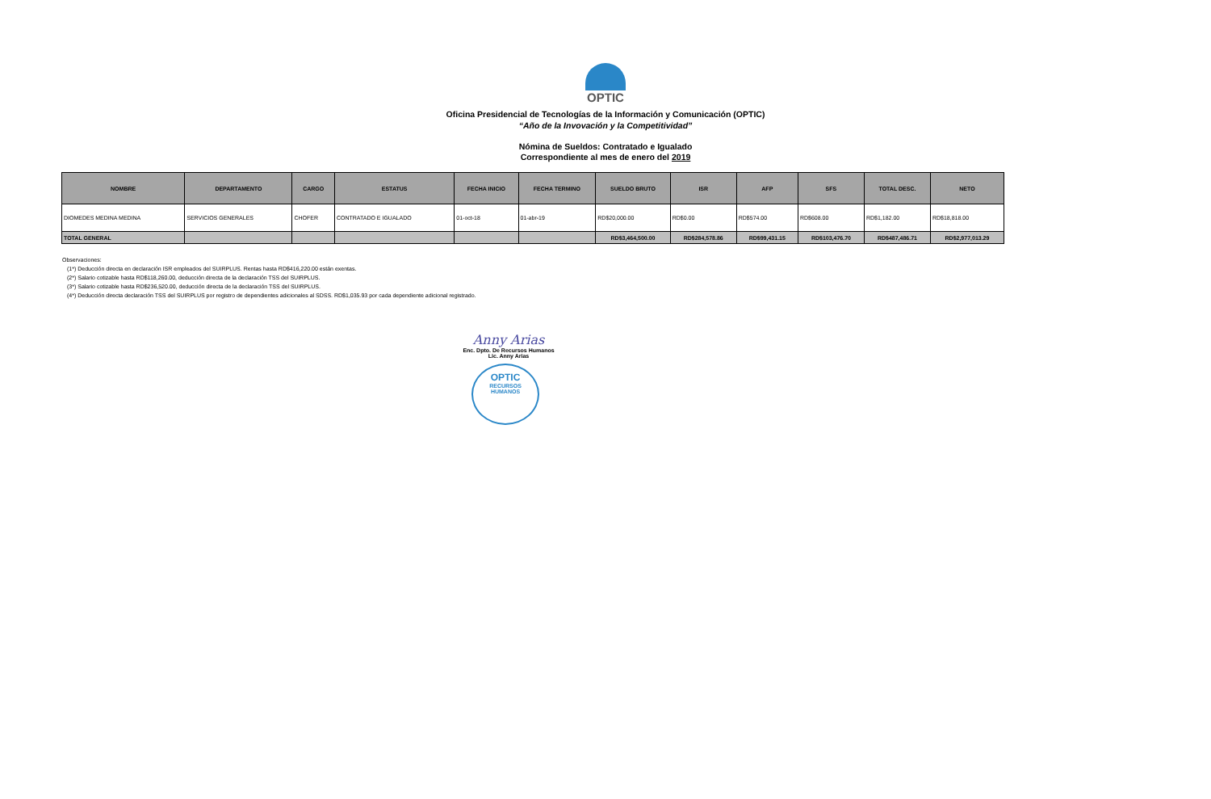OPTIC
Oficina Presidencial de Tecnologías de la Información y Comunicación (OPTIC)
“Año de la Invovación y la Competitividad”
Nómina de Sueldos: Contratado e Igualado
Correspondiente al mes de enero del 2019
| NOMBRE | DEPARTAMENTO | CARGO | ESTATUS | FECHA INICIO | FECHA TERMINO | SUELDO BRUTO | ISR | AFP | SFS | TOTAL DESC. | NETO |
| --- | --- | --- | --- | --- | --- | --- | --- | --- | --- | --- | --- |
| DIOMEDES MEDINA MEDINA | SERVICIOS GENERALES | CHOFER | CONTRATADO E IGUALADO | 01-oct-18 | 01-abr-19 | RD$20,000.00 | RD$0.00 | RD$574.00 | RD$608.00 | RD$1,182.00 | RD$18,818.00 |
| TOTAL GENERAL | | | | | | RD$3,464,500.00 | RD$284,578.86 | RD$99,431.15 | RD$103,476.70 | RD$487,486.71 | RD$2,977,013.29 |
Observaciones:
(1*) Deducción directa en declaración ISR empleados del SUIRPLUS. Rentas hasta RD$416,220.00 están exentas.
(2*) Salario cotizable hasta RD$118,260.00, deducción directa de la declaración TSS del SUIRPLUS.
(3*) Salario cotizable hasta RD$236,520.00, deducción directa de la declaración TSS del SUIRPLUS.
(4*) Deducción directa declaración TSS del SUIRPLUS por registro de dependientes adicionales al SDSS. RD$1,035.93 por cada dependiente adicional registrado.
Anny Arias
Enc. Dpto. De Recursos Humanos
Lic. Anny Arias
OPTIC
RECURSOS
HUMANOS